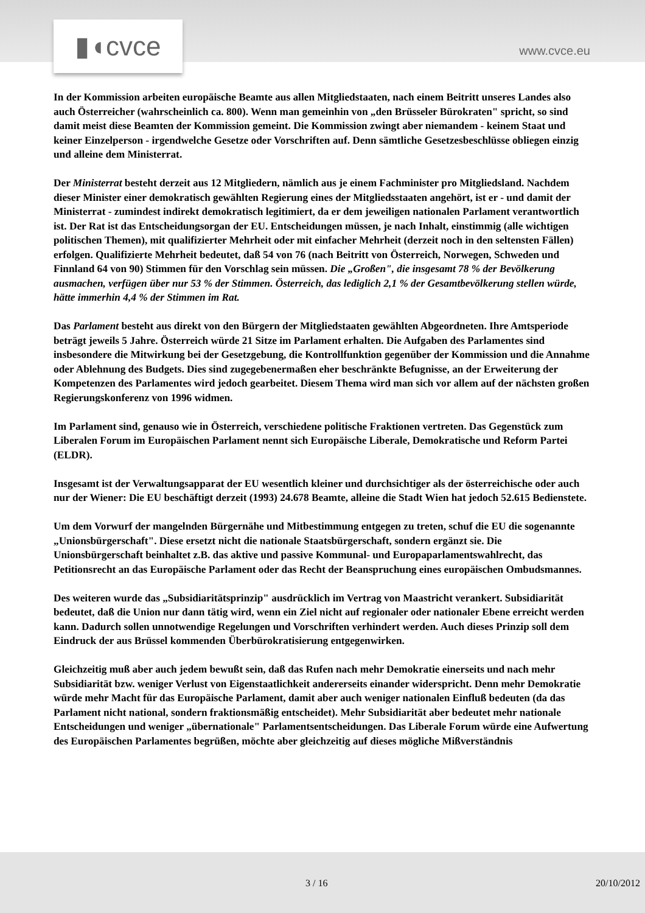▮◖cvce www.cvce.eu
In der Kommission arbeiten europäische Beamte aus allen Mitgliedstaaten, nach einem Beitritt unseres Landes also auch Österreicher (wahrscheinlich ca. 800). Wenn man gemeinhin von „den Brüsseler Bürokraten" spricht, so sind damit meist diese Beamten der Kommission gemeint. Die Kommission zwingt aber niemandem - keinem Staat und keiner Einzelperson - irgendwelche Gesetze oder Vorschriften auf. Denn sämtliche Gesetzesbeschlüsse obliegen einzig und alleine dem Ministerrat.
Der Ministerrat besteht derzeit aus 12 Mitgliedern, nämlich aus je einem Fachminister pro Mitgliedsland. Nachdem dieser Minister einer demokratisch gewählten Regierung eines der Mitgliedsstaaten angehört, ist er - und damit der Ministerrat - zumindest indirekt demokratisch legitimiert, da er dem jeweiligen nationalen Parlament verantwortlich ist. Der Rat ist das Entscheidungsorgan der EU. Entscheidungen müssen, je nach Inhalt, einstimmig (alle wichtigen politischen Themen), mit qualifizierter Mehrheit oder mit einfacher Mehrheit (derzeit noch in den seltensten Fällen) erfolgen. Qualifizierte Mehrheit bedeutet, daß 54 von 76 (nach Beitritt von Österreich, Norwegen, Schweden und Finnland 64 von 90) Stimmen für den Vorschlag sein müssen. Die „Großen", die insgesamt 78 % der Bevölkerung ausmachen, verfügen über nur 53 % der Stimmen. Österreich, das lediglich 2,1 % der Gesamtbevölkerung stellen würde, hätte immerhin 4,4 % der Stimmen im Rat.
Das Parlament besteht aus direkt von den Bürgern der Mitgliedstaaten gewählten Abgeordneten. Ihre Amtsperiode beträgt jeweils 5 Jahre. Österreich würde 21 Sitze im Parlament erhalten. Die Aufgaben des Parlamentes sind insbesondere die Mitwirkung bei der Gesetzgebung, die Kontrollfunktion gegenüber der Kommission und die Annahme oder Ablehnung des Budgets. Dies sind zugegebenermaßen eher beschränkte Befugnisse, an der Erweiterung der Kompetenzen des Parlamentes wird jedoch gearbeitet. Diesem Thema wird man sich vor allem auf der nächsten großen Regierungskonferenz von 1996 widmen.
Im Parlament sind, genauso wie in Österreich, verschiedene politische Fraktionen vertreten. Das Gegenstück zum Liberalen Forum im Europäischen Parlament nennt sich Europäische Liberale, Demokratische und Reform Partei (ELDR).
Insgesamt ist der Verwaltungsapparat der EU wesentlich kleiner und durchsichtiger als der österreichische oder auch nur der Wiener: Die EU beschäftigt derzeit (1993) 24.678 Beamte, alleine die Stadt Wien hat jedoch 52.615 Bedienstete.
Um dem Vorwurf der mangelnden Bürgernähe und Mitbestimmung entgegen zu treten, schuf die EU die sogenannte „Unionsbürgerschaft". Diese ersetzt nicht die nationale Staatsbürgerschaft, sondern ergänzt sie. Die Unionsbürgerschaft beinhaltet z.B. das aktive und passive Kommunal- und Europaparlamentswahlrecht, das Petitionsrecht an das Europäische Parlament oder das Recht der Beanspruchung eines europäischen Ombudsmannes.
Des weiteren wurde das „Subsidiaritätsprinzip" ausdrücklich im Vertrag von Maastricht verankert. Subsidiarität bedeutet, daß die Union nur dann tätig wird, wenn ein Ziel nicht auf regionaler oder nationaler Ebene erreicht werden kann. Dadurch sollen unnotwendige Regelungen und Vorschriften verhindert werden. Auch dieses Prinzip soll dem Eindruck der aus Brüssel kommenden Überbürokratisierung entgegenwirken.
Gleichzeitig muß aber auch jedem bewußt sein, daß das Rufen nach mehr Demokratie einerseits und nach mehr Subsidiarität bzw. weniger Verlust von Eigenstaatlichkeit andererseits einander widerspricht. Denn mehr Demokratie würde mehr Macht für das Europäische Parlament, damit aber auch weniger nationalen Einfluß bedeuten (da das Parlament nicht national, sondern fraktionsmäßig entscheidet). Mehr Subsidiarität aber bedeutet mehr nationale Entscheidungen und weniger „übernationale" Parlamentsentscheidungen. Das Liberale Forum würde eine Aufwertung des Europäischen Parlamentes begrüßen, möchte aber gleichzeitig auf dieses mögliche Mißverständnis
3 / 16 20/10/2012